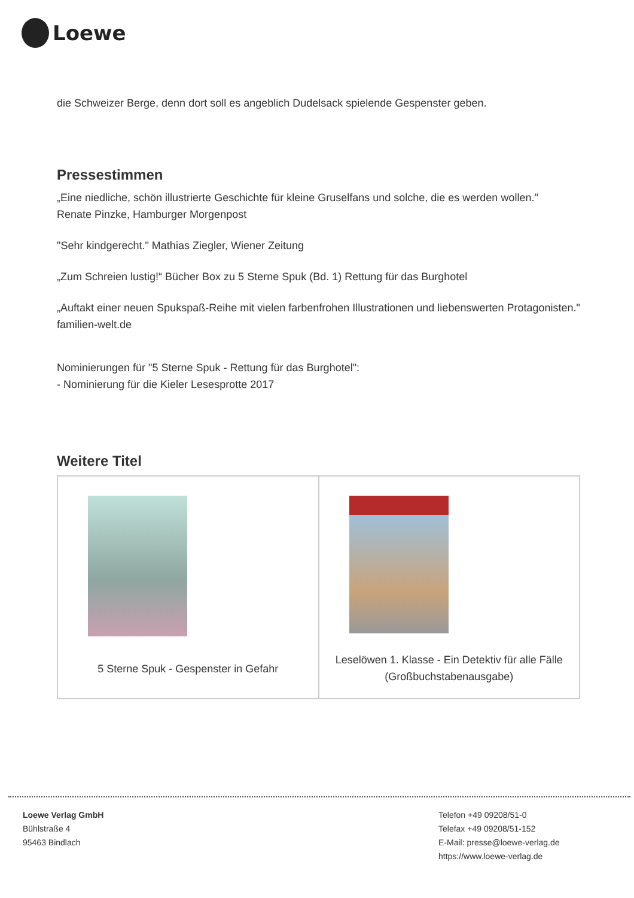Loewe
die Schweizer Berge, denn dort soll es angeblich Dudelsack spielende Gespenster geben.
Pressestimmen
„Eine niedliche, schön illustrierte Geschichte für kleine Gruselfans und solche, die es werden wollen."
Renate Pinzke, Hamburger Morgenpost
"Sehr kindgerecht." Mathias Ziegler, Wiener Zeitung
„Zum Schreien lustig!“ Bücher Box zu 5 Sterne Spuk (Bd. 1) Rettung für das Burghotel
„Auftakt einer neuen Spukspaß-Reihe mit vielen farbenfrohen Illustrationen und liebenswerten Protagonisten." familien-welt.de
Nominierungen für "5 Sterne Spuk - Rettung für das Burghotel":
- Nominierung für die Kieler Lesesprotte 2017
Weitere Titel
| 5 Sterne Spuk - Gespenster in Gefahr | Leselöwen 1. Klasse - Ein Detektiv für alle Fälle (Großbuchstabenausgabe) |
Loewe Verlag GmbH
Bühlstraße 4
95463 Bindlach
Telefon +49 09208/51-0
Telefax +49 09208/51-152
E-Mail: presse@loewe-verlag.de
https://www.loewe-verlag.de